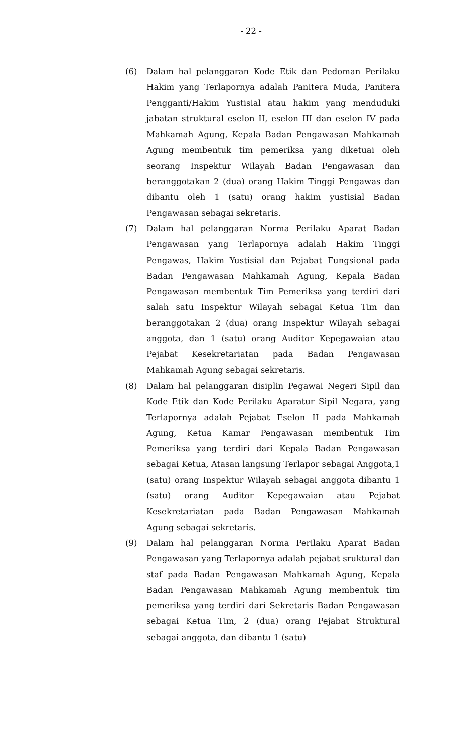- 22 -
(6) Dalam hal pelanggaran Kode Etik dan Pedoman Perilaku Hakim yang Terlapornya adalah Panitera Muda, Panitera Pengganti/Hakim Yustisial atau hakim yang menduduki jabatan struktural eselon II, eselon III dan eselon IV pada Mahkamah Agung, Kepala Badan Pengawasan Mahkamah Agung membentuk tim pemeriksa yang diketuai oleh seorang Inspektur Wilayah Badan Pengawasan dan beranggotakan 2 (dua) orang Hakim Tinggi Pengawas dan dibantu oleh 1 (satu) orang hakim yustisial Badan Pengawasan sebagai sekretaris.
(7) Dalam hal pelanggaran Norma Perilaku Aparat Badan Pengawasan yang Terlapornya adalah Hakim Tinggi Pengawas, Hakim Yustisial dan Pejabat Fungsional pada Badan Pengawasan Mahkamah Agung, Kepala Badan Pengawasan membentuk Tim Pemeriksa yang terdiri dari salah satu Inspektur Wilayah sebagai Ketua Tim dan beranggotakan 2 (dua) orang Inspektur Wilayah sebagai anggota, dan 1 (satu) orang Auditor Kepegawaian atau Pejabat Kesekretariatan pada Badan Pengawasan Mahkamah Agung sebagai sekretaris.
(8) Dalam hal pelanggaran disiplin Pegawai Negeri Sipil dan Kode Etik dan Kode Perilaku Aparatur Sipil Negara, yang Terlapornya adalah Pejabat Eselon II pada Mahkamah Agung, Ketua Kamar Pengawasan membentuk Tim Pemeriksa yang terdiri dari Kepala Badan Pengawasan sebagai Ketua, Atasan langsung Terlapor sebagai Anggota,1 (satu) orang Inspektur Wilayah sebagai anggota dibantu 1 (satu) orang Auditor Kepegawaian atau Pejabat Kesekretariatan pada Badan Pengawasan Mahkamah Agung sebagai sekretaris.
(9) Dalam hal pelanggaran Norma Perilaku Aparat Badan Pengawasan yang Terlapornya adalah pejabat sruktural dan staf pada Badan Pengawasan Mahkamah Agung, Kepala Badan Pengawasan Mahkamah Agung membentuk tim pemeriksa yang terdiri dari Sekretaris Badan Pengawasan sebagai Ketua Tim, 2 (dua) orang Pejabat Struktural sebagai anggota, dan dibantu 1 (satu)